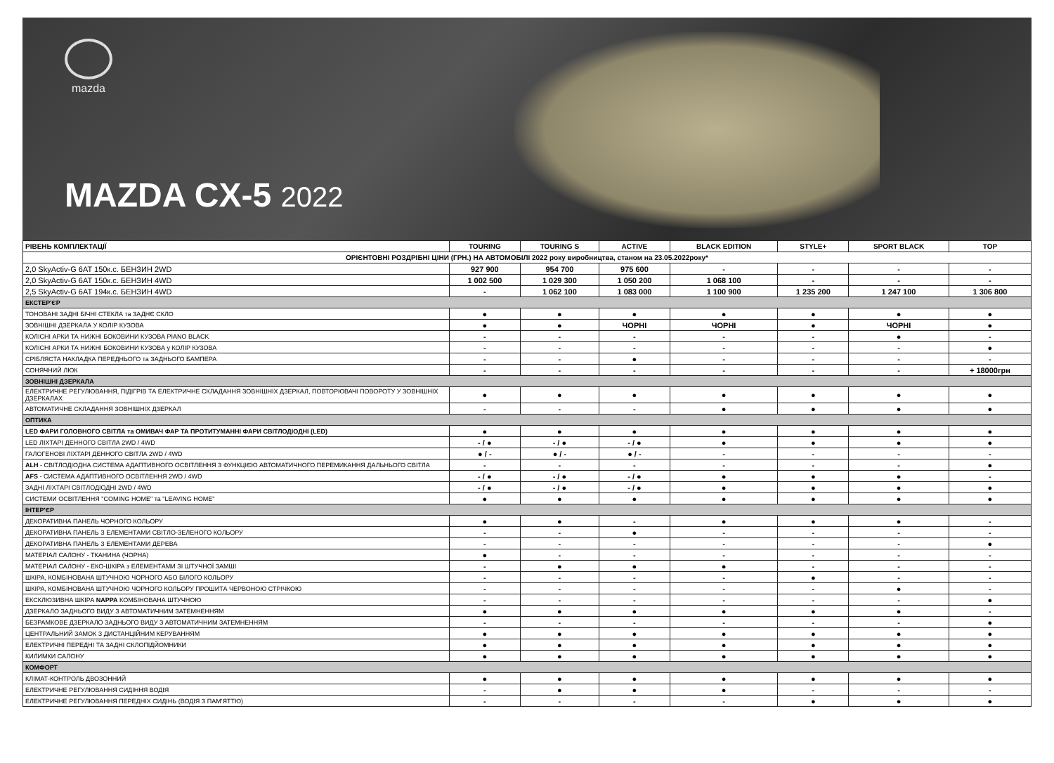mazda
MAZDA CX-5 2022
| РІВЕНЬ КОМПЛЕКТАЦІЇ | TOURING | TOURING S | ACTIVE | BLACK EDITION | STYLE+ | SPORT BLACK | TOP |
| --- | --- | --- | --- | --- | --- | --- | --- |
| ОРІЄНТОВНІ РОЗДРІБНІ ЦІНИ (ГРН.) НА АВТОМОБІЛІ 2022 року виробництва, станом на 23.05.2022року* | | | | | | | |
| 2,0 SkyActiv-G 6AT 150к.с. БЕНЗИН 2WD | 927 900 | 954 700 | 975 600 | - | - | - | - |
| 2,0 SkyActiv-G 6AT 150к.с. БЕНЗИН 4WD | 1 002 500 | 1 029 300 | 1 050 200 | 1 068 100 | - | - | - |
| 2,5 SkyActiv-G 6AT 194к.с. БЕНЗИН 4WD | - | 1 062 100 | 1 083 000 | 1 100 900 | 1 235 200 | 1 247 100 | 1 306 800 |
| ЕКСТЕР'ЄР | | | | | | | |
| ТОНОВАНІ ЗАДНІ БІЧНІ СТЕКЛА та ЗАДНЄ СКЛО | ● | ● | ● | ● | ● | ● | ● |
| ЗОВНІШНІ ДЗЕРКАЛА У КОЛІР КУЗОВА | ● | ● | ЧОРНІ | ЧОРНІ | ● | ЧОРНІ | ● |
| КОЛІСНІ АРКИ ТА НИЖНІ БОКОВИНИ КУЗОВА PIANO BLACK | - | - | - | - | - | ● | - |
| КОЛІСНІ АРКИ ТА НИЖНІ БОКОВИНИ КУЗОВА у КОЛІР КУЗОВА | - | - | - | - | - | - | ● |
| СРІБЛЯСТА НАКЛАДКА ПЕРЕДНЬОГО та ЗАДНЬОГО БАМПЕРА | - | - | ● | - | - | - | - |
| СОНЯЧНИЙ ЛЮК | - | - | - | - | - | - | + 18000грн |
| ЗОВНІШНІ ДЗЕРКАЛА | | | | | | | |
| ЕЛЕКТРИЧНЕ РЕГУЛЮВАННЯ, ПІДІГРІВ ТА ЕЛЕКТРИЧНЕ СКЛАДАННЯ ЗОВНІШНІХ ДЗЕРКАЛ, ПОВТОРЮВАЧІ ПОВОРОТУ У ЗОВНІШНІХ ДЗЕРКАЛАХ | ● | ● | ● | ● | ● | ● | ● |
| АВТОМАТИЧНЕ СКЛАДАННЯ ЗОВНІШНІХ ДЗЕРКАЛ | - | - | - | ● | ● | ● | ● |
| ОПТИКА | | | | | | | |
| LED ФАРИ ГОЛОВНОГО СВІТЛА та ОМИВАЧ ФАР ТА ПРОТИТУМАННІ ФАРИ СВІТЛОДІОДНІ (LED) | ● | ● | ● | ● | ● | ● | ● |
| LED ЛІХТАРІ ДЕННОГО СВІТЛА 2WD / 4WD | - / ● | - / ● | - / ● | ● | ● | ● | ● |
| ГАЛОГЕНОВІ ЛІХТАРІ ДЕННОГО СВІТЛА 2WD / 4WD | ● / - | ● / - | ● / - | - | - | - | - |
| ALH - СВІТЛОДІОДНА СИСТЕМА АДАПТИВНОГО ОСВІТЛЕННЯ З ФУНКЦІЄЮ АВТОМАТИЧНОГО ПЕРЕМИКАННЯ ДАЛЬНЬОГО СВІТЛА | - | - | - | - | - | - | ● |
| AFS - СИСТЕМА АДАПТИВНОГО ОСВІТЛЕННЯ 2WD / 4WD | - / ● | - / ● | - / ● | ● | ● | ● | - |
| ЗАДНІ ЛІХТАРІ СВІТЛОДІОДНІ 2WD / 4WD | - / ● | - / ● | - / ● | ● | ● | ● | ● |
| СИСТЕМИ ОСВІТЛЕННЯ "COMING HOME" та "LEAVING HOME" | ● | ● | ● | ● | ● | ● | ● |
| ІНТЕР'ЄР | | | | | | | |
| ДЕКОРАТИВНА ПАНЕЛЬ ЧОРНОГО КОЛЬОРУ | ● | ● | - | ● | ● | ● | - |
| ДЕКОРАТИВНА ПАНЕЛЬ З ЕЛЕМЕНТАМИ СВІТЛО-ЗЕЛЕНОГО КОЛЬОРУ | - | - | ● | - | - | - | - |
| ДЕКОРАТИВНА ПАНЕЛЬ З ЕЛЕМЕНТАМИ ДЕРЕВА | - | - | - | - | - | - | ● |
| МАТЕРІАЛ САЛОНУ - ТКАНИНА (ЧОРНА) | ● | - | - | - | - | - | - |
| МАТЕРІАЛ САЛОНУ - ЕКО-ШКІРА з ЕЛЕМЕНТАМИ ЗІ ШТУЧНОЇ ЗАМШІ | - | ● | ● | ● | - | - | - |
| ШКІРА, КОМБІНОВАНА ШТУЧНОЮ ЧОРНОГО АБО БІЛОГО КОЛЬОРУ | - | - | - | - | ● | - | - |
| ШКІРА, КОМБІНОВАНА ШТУЧНОЮ ЧОРНОГО КОЛЬОРУ ПРОШИТА ЧЕРВОНОЮ СТРІЧКОЮ | - | - | - | - | - | ● | - |
| ЕКСКЛЮЗИВНА ШКІРА NAPPA КОМБІНОВАНА ШТУЧНОЮ | - | - | - | - | - | - | ● |
| ДЗЕРКАЛО ЗАДНЬОГО ВИДУ З АВТОМАТИЧНИМ ЗАТЕМНЕННЯМ | ● | ● | ● | ● | ● | ● | - |
| БЕЗРАМКОВЕ ДЗЕРКАЛО ЗАДНЬОГО ВИДУ З АВТОМАТИЧНИМ ЗАТЕМНЕННЯМ | - | - | - | - | - | - | ● |
| ЦЕНТРАЛЬНИЙ ЗАМОК З ДИСТАНЦІЙНИМ КЕРУВАННЯМ | ● | ● | ● | ● | ● | ● | ● |
| ЕЛЕКТРИЧНІ ПЕРЕДНІ ТА ЗАДНІ СКЛОПІДЙОМНИКИ | ● | ● | ● | ● | ● | ● | ● |
| КИЛИМКИ САЛОНУ | ● | ● | ● | ● | ● | ● | ● |
| КОМФОРТ | | | | | | | |
| КЛІМАТ-КОНТРОЛЬ ДВОЗОННИЙ | ● | ● | ● | ● | ● | ● | ● |
| ЕЛЕКТРИЧНЕ РЕГУЛЮВАННЯ СИДІННЯ ВОДІЯ | - | ● | ● | ● | - | - | - |
| ЕЛЕКТРИЧНЕ РЕГУЛЮВАННЯ ПЕРЕДНІХ СИДІНЬ (ВОДІЯ З ПАМ'ЯТТЮ) | - | - | - | - | ● | ● | ● |